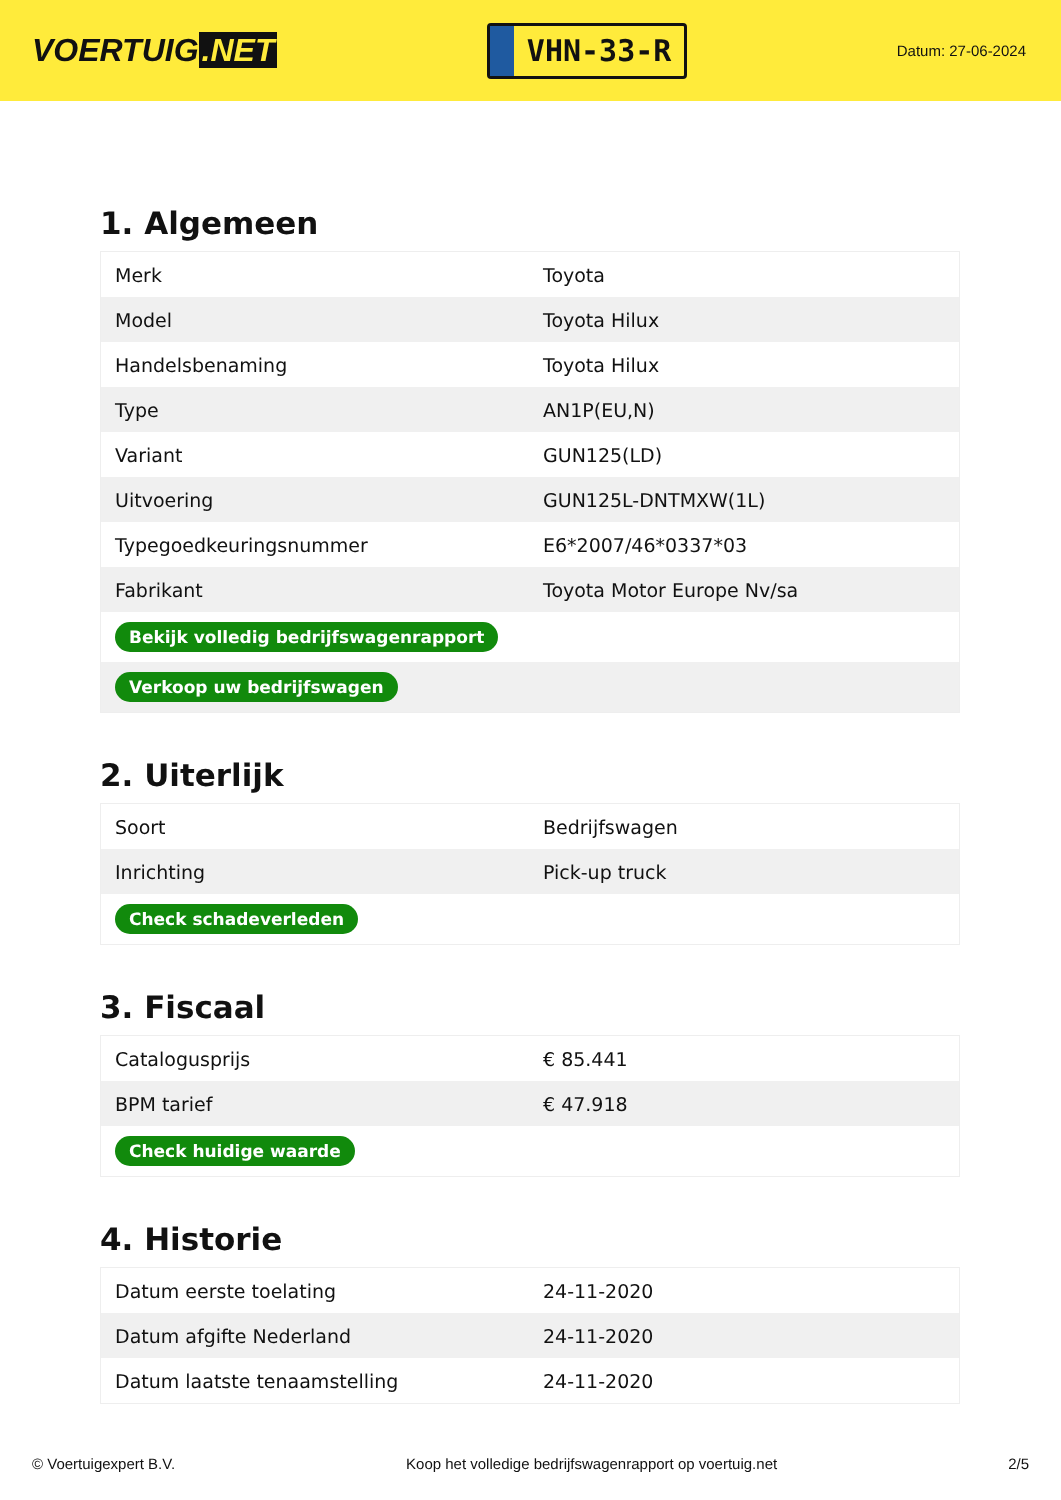VOERTUIG.NET
VHN-33-R
Datum: 27-06-2024
1. Algemeen
| Merk | Toyota |
| Model | Toyota Hilux |
| Handelsbenaming | Toyota Hilux |
| Type | AN1P(EU,N) |
| Variant | GUN125(LD) |
| Uitvoering | GUN125L-DNTMXW(1L) |
| Typegoedkeuringsnummer | E6*2007/46*0337*03 |
| Fabrikant | Toyota Motor Europe Nv/sa |
| Bekijk volledig bedrijfswagenrapport | |
| Verkoop uw bedrijfswagen | |
2. Uiterlijk
| Soort | Bedrijfswagen |
| Inrichting | Pick-up truck |
| Check schadeverleden | |
3. Fiscaal
| Catalogusprijs | € 85.441 |
| BPM tarief | € 47.918 |
| Check huidige waarde | |
4. Historie
| Datum eerste toelating | 24-11-2020 |
| Datum afgifte Nederland | 24-11-2020 |
| Datum laatste tenaamstelling | 24-11-2020 |
© Voertuigexpert B.V. Koop het volledige bedrijfswagenrapport op voertuig.net 2/5